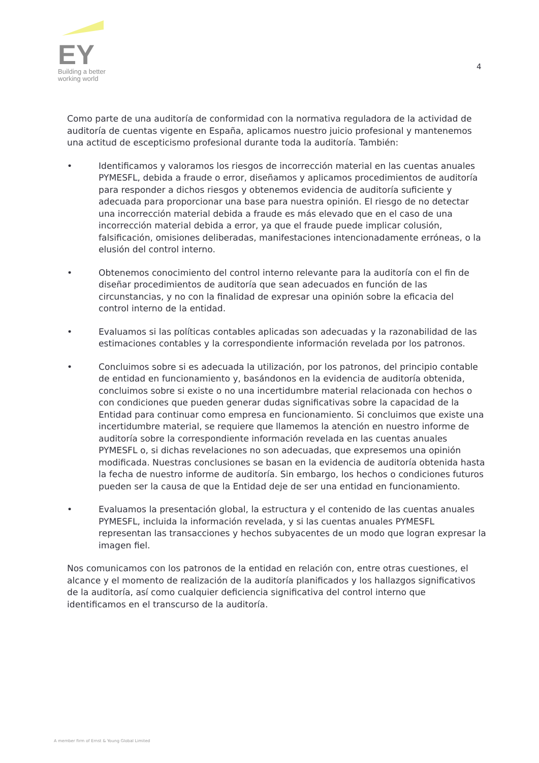EY
Building a better
working world
4
Como parte de una auditoría de conformidad con la normativa reguladora de la actividad de auditoría de cuentas vigente en España, aplicamos nuestro juicio profesional y mantenemos una actitud de escepticismo profesional durante toda la auditoría. También:
• Identificamos y valoramos los riesgos de incorrección material en las cuentas anuales PYMESFL, debida a fraude o error, diseñamos y aplicamos procedimientos de auditoría para responder a dichos riesgos y obtenemos evidencia de auditoría suficiente y adecuada para proporcionar una base para nuestra opinión. El riesgo de no detectar una incorrección material debida a fraude es más elevado que en el caso de una incorrección material debida a error, ya que el fraude puede implicar colusión, falsificación, omisiones deliberadas, manifestaciones intencionadamente erróneas, o la elusión del control interno.
• Obtenemos conocimiento del control interno relevante para la auditoría con el fin de diseñar procedimientos de auditoría que sean adecuados en función de las circunstancias, y no con la finalidad de expresar una opinión sobre la eficacia del control interno de la entidad.
• Evaluamos si las políticas contables aplicadas son adecuadas y la razonabilidad de las estimaciones contables y la correspondiente información revelada por los patronos.
• Concluimos sobre si es adecuada la utilización, por los patronos, del principio contable de entidad en funcionamiento y, basándonos en la evidencia de auditoría obtenida, concluimos sobre si existe o no una incertidumbre material relacionada con hechos o con condiciones que pueden generar dudas significativas sobre la capacidad de la Entidad para continuar como empresa en funcionamiento. Si concluimos que existe una incertidumbre material, se requiere que llamemos la atención en nuestro informe de auditoría sobre la correspondiente información revelada en las cuentas anuales PYMESFL o, si dichas revelaciones no son adecuadas, que expresemos una opinión modificada. Nuestras conclusiones se basan en la evidencia de auditoría obtenida hasta la fecha de nuestro informe de auditoría. Sin embargo, los hechos o condiciones futuros pueden ser la causa de que la Entidad deje de ser una entidad en funcionamiento.
• Evaluamos la presentación global, la estructura y el contenido de las cuentas anuales PYMESFL, incluida la información revelada, y si las cuentas anuales PYMESFL representan las transacciones y hechos subyacentes de un modo que logran expresar la imagen fiel.
Nos comunicamos con los patronos de la entidad en relación con, entre otras cuestiones, el alcance y el momento de realización de la auditoría planificados y los hallazgos significativos de la auditoría, así como cualquier deficiencia significativa del control interno que identificamos en el transcurso de la auditoría.
A member firm of Ernst & Young Global Limited